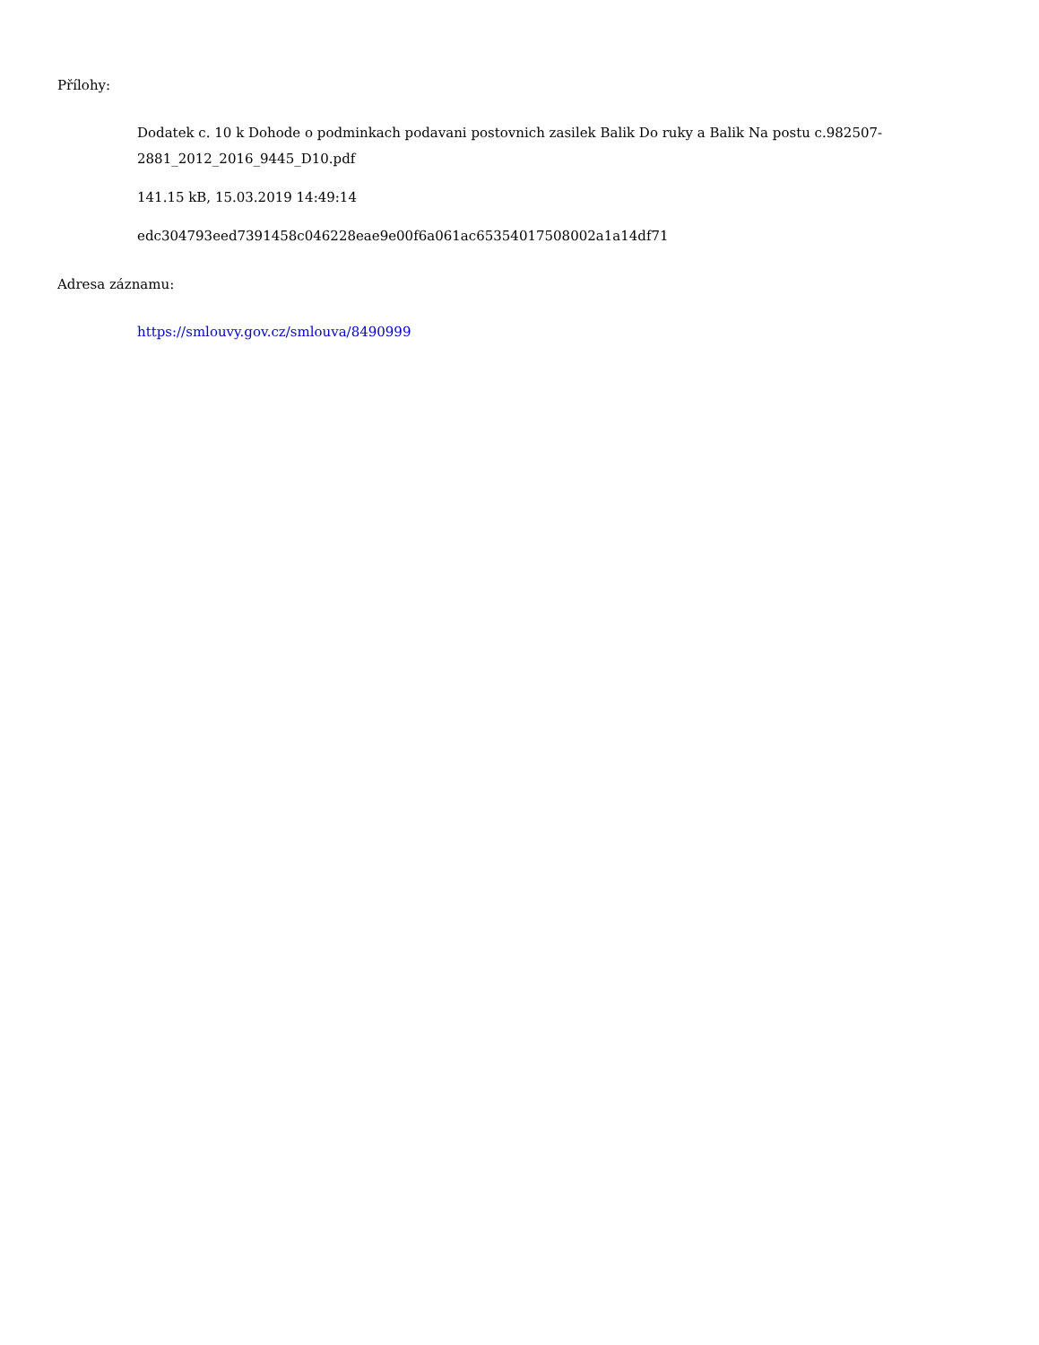Přílohy:
Dodatek c. 10 k Dohode o podminkach podavani postovnich zasilek Balik Do ruky a Balik Na postu c.982507-2881_2012_2016_9445_D10.pdf
141.15 kB, 15.03.2019 14:49:14
edc304793eed7391458c046228eae9e00f6a061ac65354017508002a1a14df71
Adresa záznamu:
https://smlouvy.gov.cz/smlouva/8490999